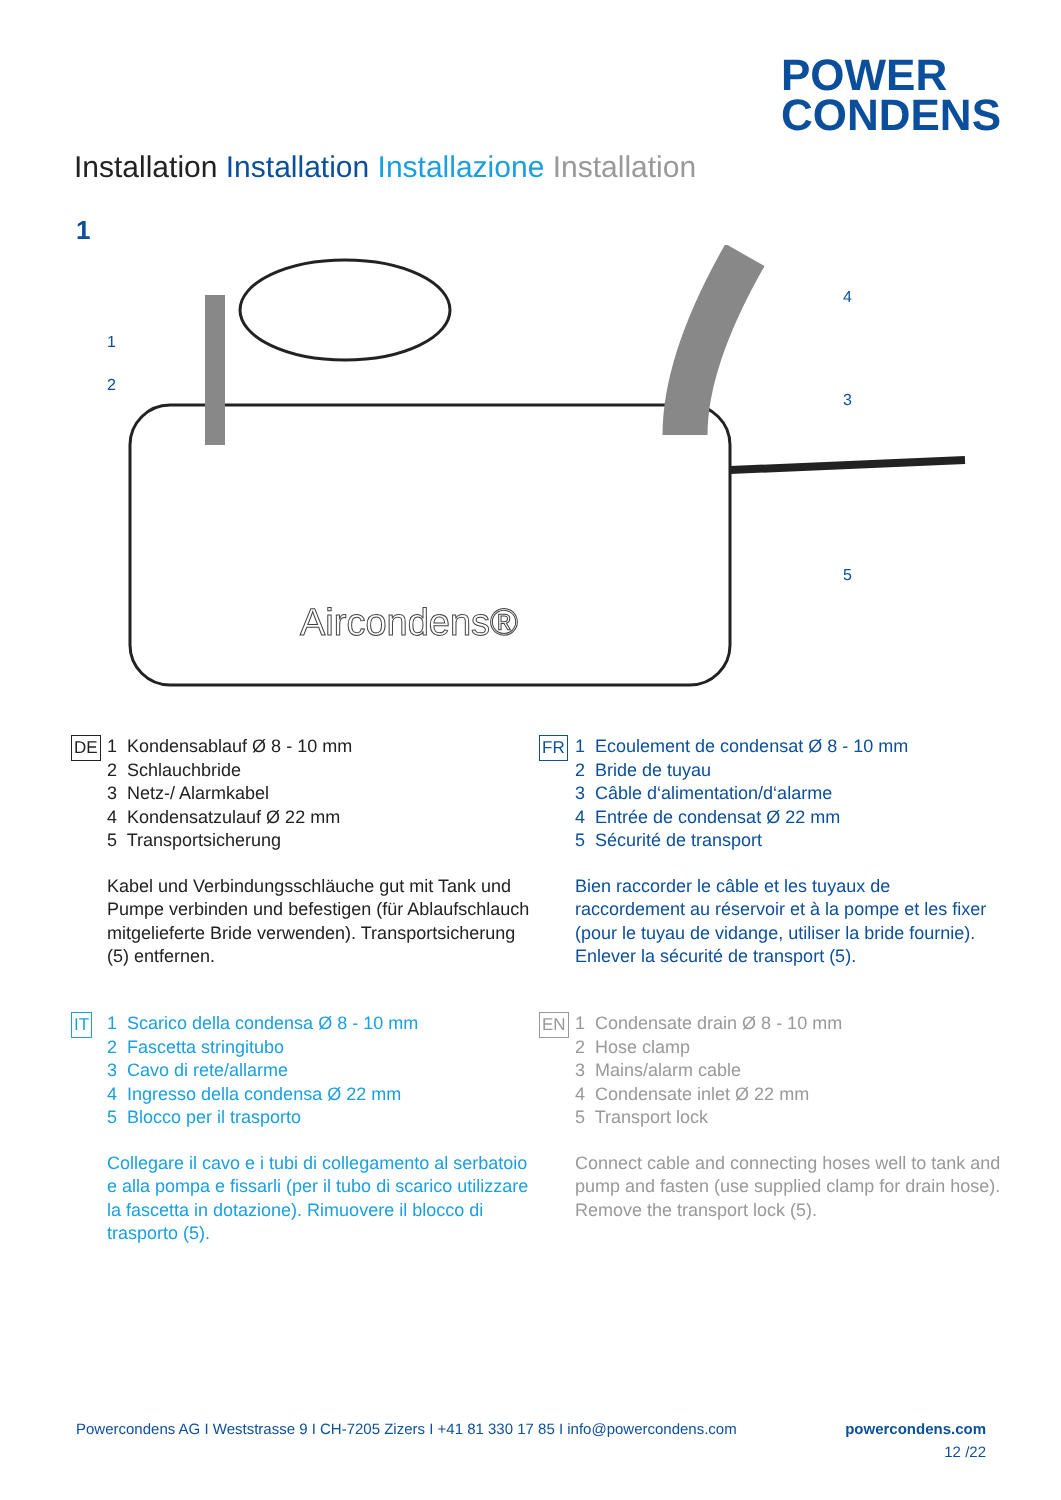POWER
CONDENS
Installation Installation Installazione Installation
1
Aircondens®
1
2
3
4
5
DE 1 Kondensablauf Ø 8 - 10 mm
2 Schlauchbride
3 Netz-/ Alarmkabel
4 Kondensatzulauf Ø 22 mm
5 Transportsicherung
Kabel und Verbindungsschläuche gut mit Tank und Pumpe verbinden und befestigen (für Ablaufschlauch mitgelieferte Bride verwenden). Transportsicherung (5) entfernen.
FR 1 Ecoulement de condensat Ø 8 - 10 mm
2 Bride de tuyau
3 Câble d‘alimentation/d‘alarme
4 Entrée de condensat Ø 22 mm
5 Sécurité de transport
Bien raccorder le câble et les tuyaux de raccordement au réservoir et à la pompe et les fixer (pour le tuyau de vidange, utiliser la bride fournie). Enlever la sécurité de transport (5).
IT 1 Scarico della condensa Ø 8 - 10 mm
2 Fascetta stringitubo
3 Cavo di rete/allarme
4 Ingresso della condensa Ø 22 mm
5 Blocco per il trasporto
Collegare il cavo e i tubi di collegamento al serbatoio e alla pompa e fissarli (per il tubo di scarico utilizzare la fascetta in dotazione). Rimuovere il blocco di trasporto (5).
EN 1 Condensate drain Ø 8 - 10 mm
2 Hose clamp
3 Mains/alarm cable
4 Condensate inlet Ø 22 mm
5 Transport lock
Connect cable and connecting hoses well to tank and pump and fasten (use supplied clamp for drain hose). Remove the transport lock (5).
Powercondens AG I Weststrasse 9 I CH-7205 Zizers I +41 81 330 17 85 I info@powercondens.com powercondens.com
12 /22